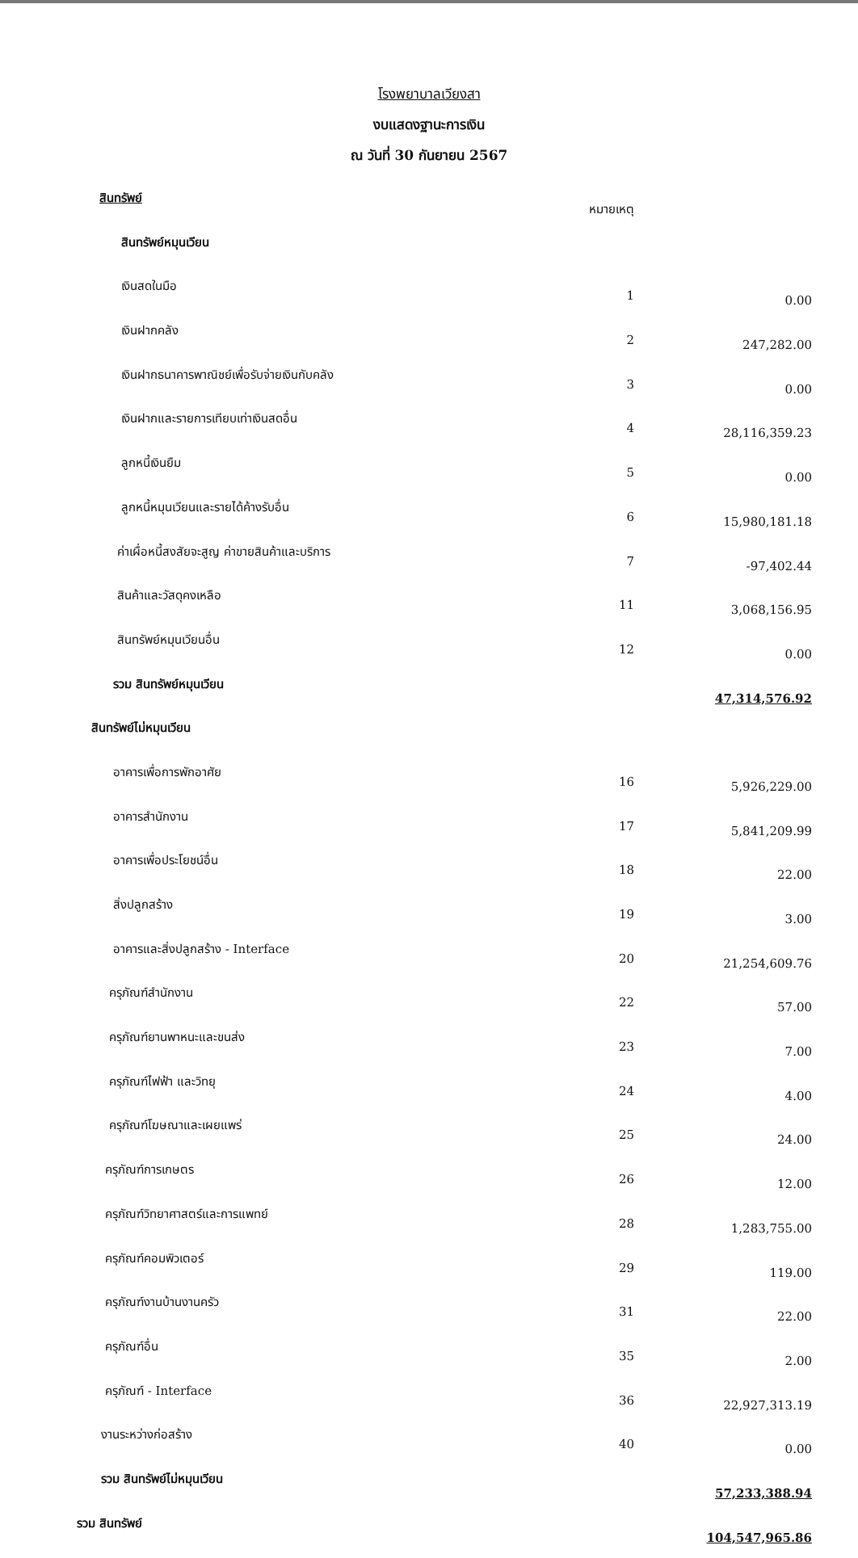โรงพยาบาลเวียงสา
งบแสดงฐานะการเงิน
ณ วันที่ 30 กันยายน 2567
| สินทรัพย์ | หมายเหตุ | |
| สินทรัพย์หมุนเวียน | | |
| เงินสดในมือ | 1 | 0.00 |
| เงินฝากคลัง | 2 | 247,282.00 |
| เงินฝากธนาคารพาณิชย์เพื่อรับจ่ายเงินกับคลัง | 3 | 0.00 |
| เงินฝากและรายการเทียบเท่าเงินสดอื่น | 4 | 28,116,359.23 |
| ลูกหนี้เงินยืม | 5 | 0.00 |
| ลูกหนี้หมุนเวียนและรายได้ค้างรับอื่น | 6 | 15,980,181.18 |
| ค่าเผื่อหนี้สงสัยจะสูญ ค่าขายสินค้าและบริการ | 7 | -97,402.44 |
| สินค้าและวัสดุคงเหลือ | 11 | 3,068,156.95 |
| สินทรัพย์หมุนเวียนอื่น | 12 | 0.00 |
| รวม สินทรัพย์หมุนเวียน | | 47,314,576.92 |
| สินทรัพย์ไม่หมุนเวียน | | |
| อาคารเพื่อการพักอาศัย | 16 | 5,926,229.00 |
| อาคารสำนักงาน | 17 | 5,841,209.99 |
| อาคารเพื่อประโยชน์อื่น | 18 | 22.00 |
| สิ่งปลูกสร้าง | 19 | 3.00 |
| อาคารและสิ่งปลูกสร้าง - Interface | 20 | 21,254,609.76 |
| ครุภัณฑ์สำนักงาน | 22 | 57.00 |
| ครุภัณฑ์ยานพาหนะและขนส่ง | 23 | 7.00 |
| ครุภัณฑ์ไฟฟ้า และวิทยุ | 24 | 4.00 |
| ครุภัณฑ์โฆษณาและเผยแพร่ | 25 | 24.00 |
| ครุภัณฑ์การเกษตร | 26 | 12.00 |
| ครุภัณฑ์วิทยาศาสตร์และการแพทย์ | 28 | 1,283,755.00 |
| ครุภัณฑ์คอมพิวเตอร์ | 29 | 119.00 |
| ครุภัณฑ์งานบ้านงานครัว | 31 | 22.00 |
| ครุภัณฑ์อื่น | 35 | 2.00 |
| ครุภัณฑ์ - Interface | 36 | 22,927,313.19 |
| งานระหว่างก่อสร้าง | 40 | 0.00 |
| รวม สินทรัพย์ไม่หมุนเวียน | | 57,233,388.94 |
| รวม สินทรัพย์ | | 104,547,965.86 |